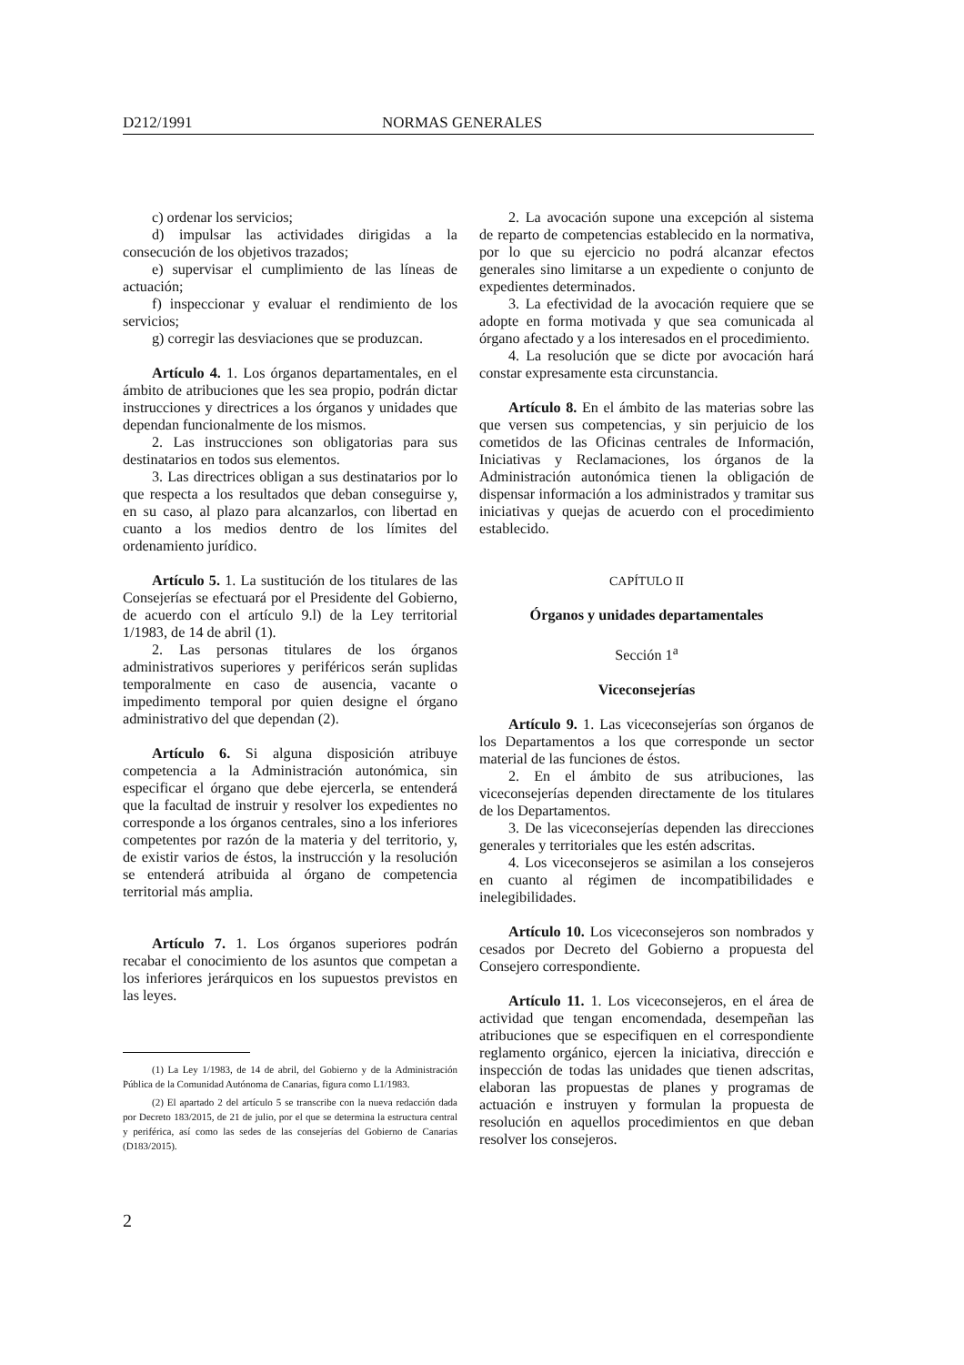D212/1991 NORMAS GENERALES
c) ordenar los servicios;
d) impulsar las actividades dirigidas a la consecución de los objetivos trazados;
e) supervisar el cumplimiento de las líneas de actuación;
f) inspeccionar y evaluar el rendimiento de los servicios;
g) corregir las desviaciones que se produzcan.
Artículo 4. 1. Los órganos departamentales, en el ámbito de atribuciones que les sea propio, podrán dictar instrucciones y directrices a los órganos y unidades que dependan funcionalmente de los mismos.
2. Las instrucciones son obligatorias para sus destinatarios en todos sus elementos.
3. Las directrices obligan a sus destinatarios por lo que respecta a los resultados que deban conseguirse y, en su caso, al plazo para alcanzarlos, con libertad en cuanto a los medios dentro de los límites del ordenamiento jurídico.
Artículo 5. 1. La sustitución de los titulares de las Consejerías se efectuará por el Presidente del Gobierno, de acuerdo con el artículo 9.l) de la Ley territorial 1/1983, de 14 de abril (1).
2. Las personas titulares de los órganos administrativos superiores y periféricos serán suplidas temporalmente en caso de ausencia, vacante o impedimento temporal por quien designe el órgano administrativo del que dependan (2).
Artículo 6. Si alguna disposición atribuye competencia a la Administración autonómica, sin especificar el órgano que debe ejercerla, se entenderá que la facultad de instruir y resolver los expedientes no corresponde a los órganos centrales, sino a los inferiores competentes por razón de la materia y del territorio, y, de existir varios de éstos, la instrucción y la resolución se entenderá atribuida al órgano de competencia territorial más amplia.
Artículo 7. 1. Los órganos superiores podrán recabar el conocimiento de los asuntos que competan a los inferiores jerárquicos en los supuestos previstos en las leyes.
(1) La Ley 1/1983, de 14 de abril, del Gobierno y de la Administración Pública de la Comunidad Autónoma de Canarias, figura como L1/1983.
(2) El apartado 2 del artículo 5 se transcribe con la nueva redacción dada por Decreto 183/2015, de 21 de julio, por el que se determina la estructura central y periférica, así como las sedes de las consejerías del Gobierno de Canarias (D183/2015).
2. La avocación supone una excepción al sistema de reparto de competencias establecido en la normativa, por lo que su ejercicio no podrá alcanzar efectos generales sino limitarse a un expediente o conjunto de expedientes determinados.
3. La efectividad de la avocación requiere que se adopte en forma motivada y que sea comunicada al órgano afectado y a los interesados en el procedimiento.
4. La resolución que se dicte por avocación hará constar expresamente esta circunstancia.
Artículo 8. En el ámbito de las materias sobre las que versen sus competencias, y sin perjuicio de los cometidos de las Oficinas centrales de Información, Iniciativas y Reclamaciones, los órganos de la Administración autonómica tienen la obligación de dispensar información a los administrados y tramitar sus iniciativas y quejas de acuerdo con el procedimiento establecido.
CAPÍTULO II
Órganos y unidades departamentales
Sección 1<sup>a</sup>
Viceconsejerías
Artículo 9. 1. Las viceconsejerías son órganos de los Departamentos a los que corresponde un sector material de las funciones de éstos.
2. En el ámbito de sus atribuciones, las viceconsejerías dependen directamente de los titulares de los Departamentos.
3. De las viceconsejerías dependen las direcciones generales y territoriales que les estén adscritas.
4. Los viceconsejeros se asimilan a los consejeros en cuanto al régimen de incompatibilidades e inelegibilidades.
Artículo 10. Los viceconsejeros son nombrados y cesados por Decreto del Gobierno a propuesta del Consejero correspondiente.
Artículo 11. 1. Los viceconsejeros, en el área de actividad que tengan encomendada, desempeñan las atribuciones que se especifiquen en el correspondiente reglamento orgánico, ejercen la iniciativa, dirección e inspección de todas las unidades que tienen adscritas, elaboran las propuestas de planes y programas de actuación e instruyen y formulan la propuesta de resolución en aquellos procedimientos en que deban resolver los consejeros.
2